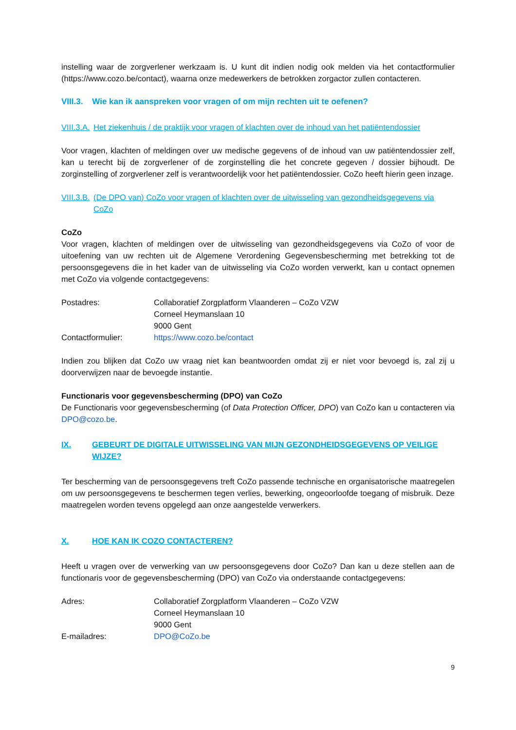instelling waar de zorgverlener werkzaam is. U kunt dit indien nodig ook melden via het contactformulier (https://www.cozo.be/contact), waarna onze medewerkers de betrokken zorgactor zullen contacteren.
VIII.3. Wie kan ik aanspreken voor vragen of om mijn rechten uit te oefenen?
VIII.3.A. Het ziekenhuis / de praktijk voor vragen of klachten over de inhoud van het patiëntendossier
Voor vragen, klachten of meldingen over uw medische gegevens of de inhoud van uw patiëntendossier zelf, kan u terecht bij de zorgverlener of de zorginstelling die het concrete gegeven / dossier bijhoudt. De zorginstelling of zorgverlener zelf is verantwoordelijk voor het patiëntendossier. CoZo heeft hierin geen inzage.
VIII.3.B. (De DPO van) CoZo voor vragen of klachten over de uitwisseling van gezondheidsgegevens via CoZo
CoZo
Voor vragen, klachten of meldingen over de uitwisseling van gezondheidsgegevens via CoZo of voor de uitoefening van uw rechten uit de Algemene Verordening Gegevensbescherming met betrekking tot de persoonsgegevens die in het kader van de uitwisseling via CoZo worden verwerkt, kan u contact opnemen met CoZo via volgende contactgegevens:
| Postadres: | Collaboratief Zorgplatform Vlaanderen – CoZo VZW Corneel Heymanslaan 10 9000 Gent |
| Contactformulier: | https://www.cozo.be/contact |
Indien zou blijken dat CoZo uw vraag niet kan beantwoorden omdat zij er niet voor bevoegd is, zal zij u doorverwijzen naar de bevoegde instantie.
Functionaris voor gegevensbescherming (DPO) van CoZo
De Functionaris voor gegevensbescherming (of Data Protection Officer, DPO) van CoZo kan u contacteren via DPO@cozo.be.
IX. GEBEURT DE DIGITALE UITWISSELING VAN MIJN GEZONDHEIDSGEGEVENS OP VEILIGE WIJZE?
Ter bescherming van de persoonsgegevens treft CoZo passende technische en organisatorische maatregelen om uw persoonsgegevens te beschermen tegen verlies, bewerking, ongeoorloofde toegang of misbruik. Deze maatregelen worden tevens opgelegd aan onze aangestelde verwerkers.
X. HOE KAN IK COZO CONTACTEREN?
Heeft u vragen over de verwerking van uw persoonsgegevens door CoZo? Dan kan u deze stellen aan de functionaris voor de gegevensbescherming (DPO) van CoZo via onderstaande contactgegevens:
| Adres: | Collaboratief Zorgplatform Vlaanderen – CoZo VZW Corneel Heymanslaan 10 9000 Gent |
| E-mailadres: | DPO@CoZo.be |
9